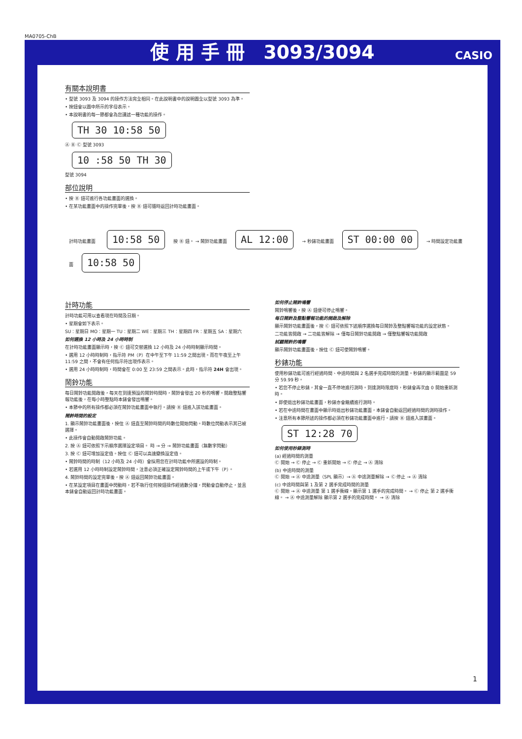MA0705-ChB
使 用 手 冊　3093/3094 CASIO
有關本說明書
• 型號 3093 及 3094 的操作方法完全相同。在此說明書中的說明圖全以型號 3093 為準。
• 按鈕會以圖中所示的字母表示。
• 本說明書的每一節都會為您講述一種功能的操作。
TH 30 10:58 50
Ⓐ Ⓑ Ⓒ 型號 3093
10 :58 50 TH 30
型號 3094
部位說明
• 按 Ⓑ 鈕可進行各功能畫面的選換。
• 在某功能畫面中的操作完畢後，按 Ⓑ 鈕可隨時返回計時功能畫面。
計時功能畫面　10:58 50 按 Ⓑ 鈕。 → 鬧鈴功能畫面 AL 12:00 → 秒錶功能畫面 ST 00:00 00 → 時間設定功能畫面 10:58 50
計時功能
計時功能可用以查看現在時間及日期。
• 星期會如下表示。
SU：星期日 MO：星期一 TU：星期二 WE：星期三 TH：星期四 FR：星期五 SA：星期六
如何選換 12 小時及 24 小時時制
在計時功能畫面顯示時，按 Ⓒ 鈕可交替選換 12 小時及 24 小時時制顯示時間。
• 選用 12 小時時制時，指示符 PM（P）在中午至下午 11:59 之間出現。而在午夜至上午 11:59 之間，不會有任何指示符出現作表示。
• 選用 24 小時時制時，時間會在 0:00 至 23:59 之間表示。此時，指示符 24H 會出現。
鬧鈴功能
每日鬧鈴功能開啟後，每天在到達預設的鬧鈴時間時，鬧鈴會發出 20 秒的鳴響。開啟整點響報功能後，在每小時整點時本錶會發出鳴響。
• 本節中的所有操作都必須在鬧鈴功能畫面中執行。請按 Ⓑ 鈕進入該功能畫面。
鬧鈴時間的設定
1. 顯示鬧鈴功能畫面後，按住 Ⓐ 鈕直至鬧鈴時間的時數位開始閃動。時數位閃動表示其已被選擇。
• 此操作會自動開啟鬧鈴功能。
2. 按 Ⓐ 鈕可依照下示順序選擇設定項目。 時 → 分 → 鬧鈴功能畫面（無數字閃動）
3. 按 Ⓒ 鈕可增加設定值。按住 Ⓒ 鈕可以高速變換設定值。
• 鬧鈴時間的時制（12 小時及 24 小時）會採用您在計時功能中所選設的時制。
• 若選用 12 小時時制設定鬧鈴時間，注意必須正確設定鬧鈴時間的上午或下午（P）。
4. 鬧鈴時間的設定完畢後，按 Ⓐ 鈕返回鬧鈴功能畫面。
• 在某設定項目在畫面中閃動時，若不執行任何按鈕操作經過數分鐘，閃動會自動停止，並且本錶會自動返回計時功能畫面。
如何停止鬧鈴鳴響
鬧鈴鳴響後，按 Ⓐ 鈕便可停止鳴響。
每日鬧鈴及整點響報功能的開啟及解除
顯示鬧鈴功能畫面後，按 Ⓒ 鈕可依照下述順序選換每日鬧鈴及整點響報功能的設定狀態。
二功能皆開啟 → 二功能皆解除 → 僅每日鬧鈴功能開啟 → 僅整點響報功能開啟
試聽鬧鈴的鳴響
顯示鬧鈴功能畫面後，按住 Ⓒ 鈕可使鬧鈴鳴響。
秒錶功能
使用秒錶功能可進行經過時間、中途時間與 2 名選手完成時間的測量。秒錶的顯示範圍是 59 分 59.99 秒。
• 若您不停止秒錶，其會一直不停地進行測時。到達測時限度時，秒錶會再次由 0 開始重新測時。
• 即使退出秒錶功能畫面，秒錶亦會繼續進行測時。
• 若在中途時間在畫面中顯示時退出秒錶功能畫面，本錶會自動返回經過時間的測時操作。
• 注意所有本節所述的操作都必須在秒錶功能畫面中進行。請按 Ⓑ 鈕進入該畫面。
ST 12:28 70
如何使用秒錶測時
(a) 經過時間的測量
Ⓒ 開始 → Ⓒ 停止 → Ⓒ 重新開始 → Ⓒ 停止 → Ⓐ 清除
(b) 中途時間的測量
Ⓒ 開始 → Ⓐ 中途測量（SPL 顯示）→ Ⓐ 中途測量解除 → Ⓒ 停止 → Ⓐ 清除
(c) 中途時間與第 1 及第 2 選手完成時間的測量
Ⓒ 開始 → Ⓐ 中途測量 第 1 選手衝線。顯示第 1 選手的完成時間。 → Ⓒ 停止 第 2 選手衝線。 → Ⓐ 中途測量解除 顯示第 2 選手的完成時間。 → Ⓐ 清除
1